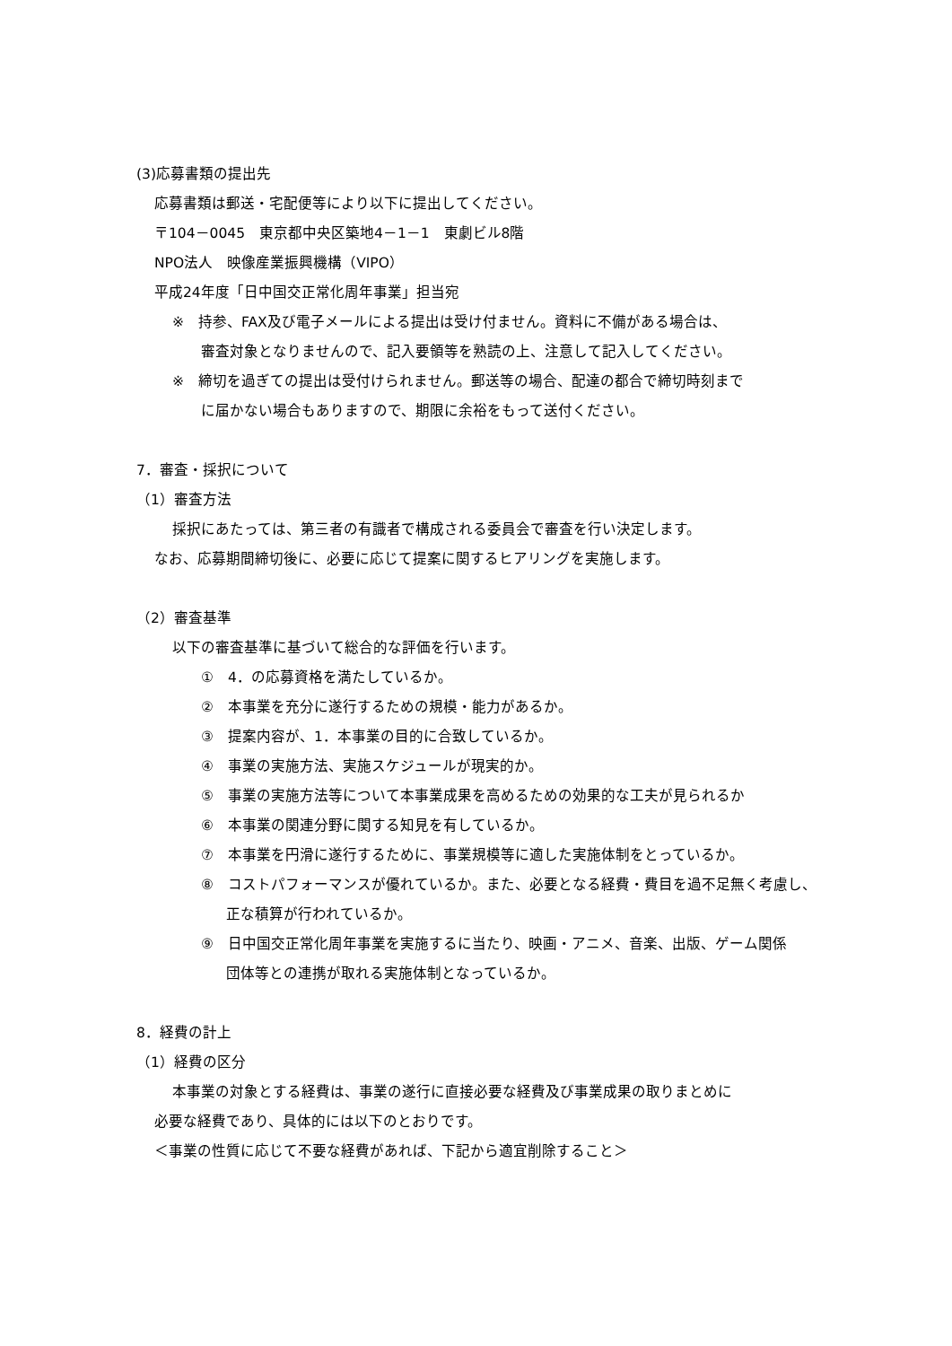(3)応募書類の提出先
応募書類は郵送・宅配便等により以下に提出してください。
〒104－0045　東京都中央区築地4－1－1　東劇ビル8階
NPO法人　映像産業振興機構（VIPO）
平成24年度「日中国交正常化周年事業」担当宛
※　持参、FAX及び電子メールによる提出は受け付ません。資料に不備がある場合は、
審査対象となりませんので、記入要領等を熟読の上、注意して記入してください。
※　締切を過ぎての提出は受付けられません。郵送等の場合、配達の都合で締切時刻まで
に届かない場合もありますので、期限に余裕をもって送付ください。
7．審査・採択について
（1）審査方法
採択にあたっては、第三者の有識者で構成される委員会で審査を行い決定します。
なお、応募期間締切後に、必要に応じて提案に関するヒアリングを実施します。
（2）審査基準
以下の審査基準に基づいて総合的な評価を行います。
①　4．の応募資格を満たしているか。
②　本事業を充分に遂行するための規模・能力があるか。
③　提案内容が、1．本事業の目的に合致しているか。
④　事業の実施方法、実施スケジュールが現実的か。
⑤　事業の実施方法等について本事業成果を高めるための効果的な工夫が見られるか
⑥　本事業の関連分野に関する知見を有しているか。
⑦　本事業を円滑に遂行するために、事業規模等に適した実施体制をとっているか。
⑧　コストパフォーマンスが優れているか。また、必要となる経費・費目を過不足無く考慮し、
正な積算が行われているか。
⑨　日中国交正常化周年事業を実施するに当たり、映画・アニメ、音楽、出版、ゲーム関係
団体等との連携が取れる実施体制となっているか。
8．経費の計上
（1）経費の区分
本事業の対象とする経費は、事業の遂行に直接必要な経費及び事業成果の取りまとめに
必要な経費であり、具体的には以下のとおりです。
＜事業の性質に応じて不要な経費があれば、下記から適宜削除すること＞